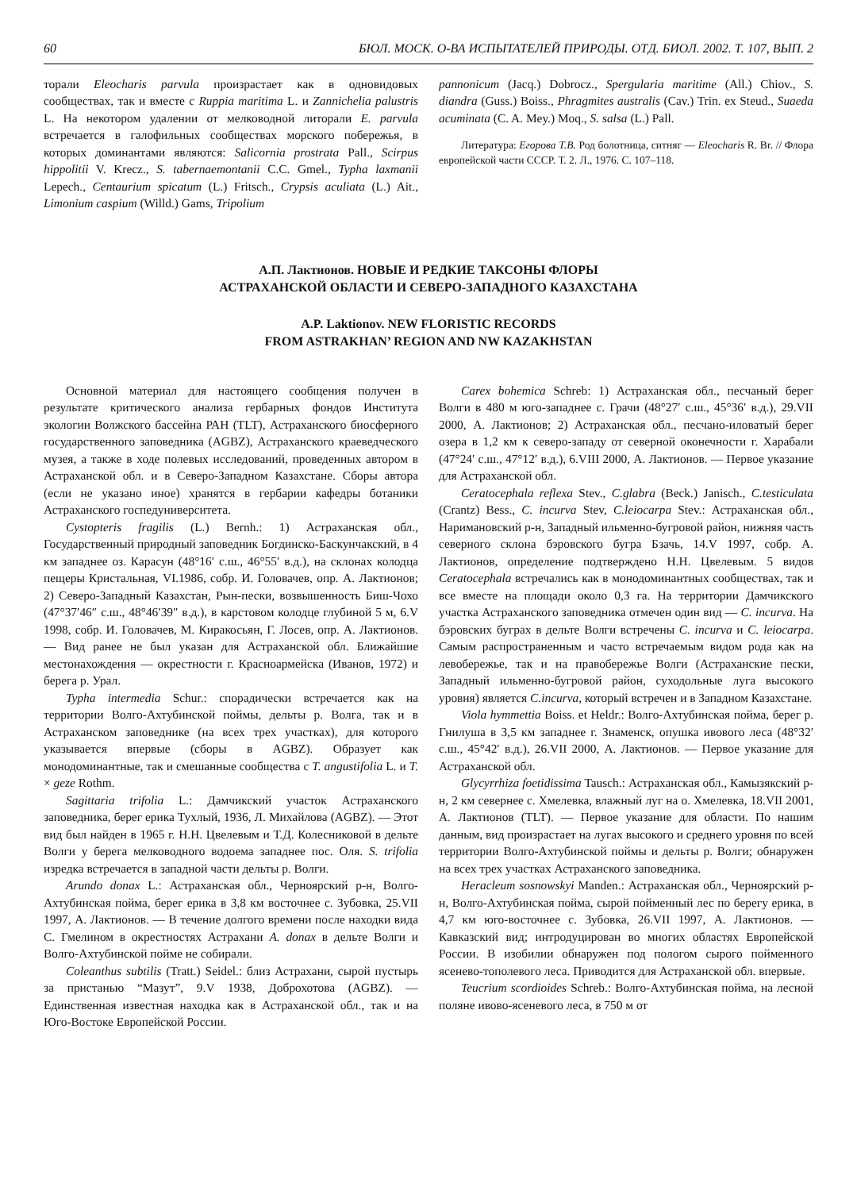60 БЮЛ. МОСК. О-ВА ИСПЫТАТЕЛЕЙ ПРИРОДЫ. ОТД. БИОЛ. 2002. Т. 107, ВЫП. 2
торали Eleocharis parvula произрастает как в одновидовых сообществах, так и вместе с Ruppia maritima L. и Zannichelia palustris L. На некотором удалении от мелководной литорали E. parvula встречается в галофильных сообществах морского побережья, в которых доминантами являются: Salicornia prostrata Pall., Scirpus hippolitii V. Krecz., S. tabernaemontanii C.C. Gmel., Typha laxmanii Lepech., Centaurium spicatum (L.) Fritsch., Crypsis aculiata (L.) Ait., Limonium caspium (Willd.) Gams, Tripolium
pannonicum (Jacq.) Dobrocz., Spergularia maritime (All.) Chiov., S. diandra (Guss.) Boiss., Phragmites australis (Cav.) Trin. ex Steud., Suaeda acuminata (C. A. Mey.) Moq., S. salsa (L.) Pall.
Литература: Егорова Т.В. Род болотница, ситняг — Eleocharis R. Br. // Флора европейской части СССР. Т. 2. Л., 1976. С. 107–118.
А.П. Лактионов. НОВЫЕ И РЕДКИЕ ТАКСОНЫ ФЛОРЫ
АСТРАХАНСКОЙ ОБЛАСТИ И СЕВЕРО-ЗАПАДНОГО КАЗАХСТАНА
A.P. Laktionov. NEW FLORISTIC RECORDS
FROM ASTRAKHAN’ REGION AND NW KAZAKHSTAN
Основной материал для настоящего сообщения получен в результате критического анализа гербарных фондов Института экологии Волжского бассейна РАН (TLT), Астраханского биосферного государственного заповедника (AGBZ), Астраханского краеведческого музея, а также в ходе полевых исследований, проведенных автором в Астраханской обл. и в Северо-Западном Казахстане. Сборы автора (если не указано иное) хранятся в гербарии кафедры ботаники Астраханского госпедуниверситета.
Cystopteris fragilis (L.) Bernh.: 1) Астраханская обл., Государственный природный заповедник Богдинско-Баскунчакский, в 4 км западнее оз. Карасун (48°16′ с.ш., 46°55′ в.д.), на склонах колодца пещеры Кристальная, VI.1986, собр. И. Головачев, опр. А. Лактионов; 2) Северо-Западный Казахстан, Рын-пески, возвышенность Биш-Чохо (47°37′46″ с.ш., 48°46′39″ в.д.), в карстовом колодце глубиной 5 м, 6.V 1998, собр. И. Головачев, М. Киракосьян, Г. Лосев, опр. А. Лактионов. — Вид ранее не был указан для Астраханской обл. Ближайшие местонахождения — окрестности г. Красноармейска (Иванов, 1972) и берега р. Урал.
Typha intermedia Schur.: спорадически встречается как на территории Волго-Ахтубинской поймы, дельты р. Волга, так и в Астраханском заповеднике (на всех трех участках), для которого указывается впервые (сборы в AGBZ). Образует как монодоминантные, так и смешанные сообщества с T. angustifolia L. и T. × geze Rothm.
Sagittaria trifolia L.: Дамчикский участок Астраханского заповедника, берег ерика Тухлый, 1936, Л. Михайлова (AGBZ). — Этот вид был найден в 1965 г. Н.Н. Цвелевым и Т.Д. Колесниковой в дельте Волги у берега мелководного водоема западнее пос. Оля. S. trifolia изредка встречается в западной части дельты р. Волги.
Arundo donax L.: Астраханская обл., Черноярский р-н, Волго-Ахтубинская пойма, берег ерика в 3,8 км восточнее с. Зубовка, 25.VII 1997, А. Лактионов. — В течение долгого времени после находки вида С. Гмелином в окрестностях Астрахани A. donax в дельте Волги и Волго-Ахтубинской пойме не собирали.
Coleanthus subtilis (Tratt.) Seidel.: близ Астрахани, сырой пустырь за пристанью “Мазут”, 9.V 1938, Доброхотова (AGBZ). — Единственная известная находка как в Астраханской обл., так и на Юго-Востоке Европейской России.
Carex bohemica Schreb: 1) Астраханская обл., песчаный берег Волги в 480 м юго-западнее с. Грачи (48°27′ с.ш., 45°36′ в.д.), 29.VII 2000, А. Лактионов; 2) Астраханская обл., песчано-иловатый берег озера в 1,2 км к северо-западу от северной оконечности г. Харабали (47°24′ с.ш., 47°12′ в.д.), 6.VIII 2000, А. Лактионов. — Первое указание для Астраханской обл.
Ceratocephala reflexa Stev., C.glabra (Beck.) Janisch., C.testiculata (Crantz) Bess., C. incurva Stev, C.leiocarpa Stev.: Астраханская обл., Наримановский р-н, Западный ильменно-бугровой район, нижняя часть северного склона бэровского бугра Бзачь, 14.V 1997, собр. А. Лактионов, определение подтверждено Н.Н. Цвелевым. 5 видов Ceratocephala встречались как в монодоминантных сообществах, так и все вместе на площади около 0,3 га. На территории Дамчикского участка Астраханского заповедника отмечен один вид — C. incurva. На бэровских буграх в дельте Волги встречены C. incurva и C. leiocarpa. Самым распространенным и часто встречаемым видом рода как на левобережье, так и на правобережье Волги (Астраханские пески, Западный ильменно-бугровой район, суходольные луга высокого уровня) является C.incurva, который встречен и в Западном Казахстане.
Viola hymmettia Boiss. et Heldr.: Волго-Ахтубинская пойма, берег р. Гнилуша в 3,5 км западнее г. Знаменск, опушка ивового леса (48°32′ с.ш., 45°42′ в.д.), 26.VII 2000, А. Лактионов. — Первое указание для Астраханской обл.
Glycyrrhiza foetidissima Tausch.: Астраханская обл., Камызякский р-н, 2 км севернее с. Хмелевка, влажный луг на о. Хмелевка, 18.VII 2001, А. Лактионов (TLT). — Первое указание для области. По нашим данным, вид произрастает на лугах высокого и среднего уровня по всей территории Волго-Ахтубинской поймы и дельты р. Волги; обнаружен на всех трех участках Астраханского заповедника.
Heracleum sosnowskyi Manden.: Астраханская обл., Черноярский р-н, Волго-Ахтубинская пойма, сырой пойменный лес по берегу ерика, в 4,7 км юго-восточнее с. Зубовка, 26.VII 1997, А. Лактионов. — Кавказский вид; интродуцирован во многих областях Европейской России. В изобилии обнаружен под пологом сырого пойменного ясенево-тополевого леса. Приводится для Астраханской обл. впервые.
Teucrium scordioides Schreb.: Волго-Ахтубинская пойма, на лесной поляне ивово-ясеневого леса, в 750 м от